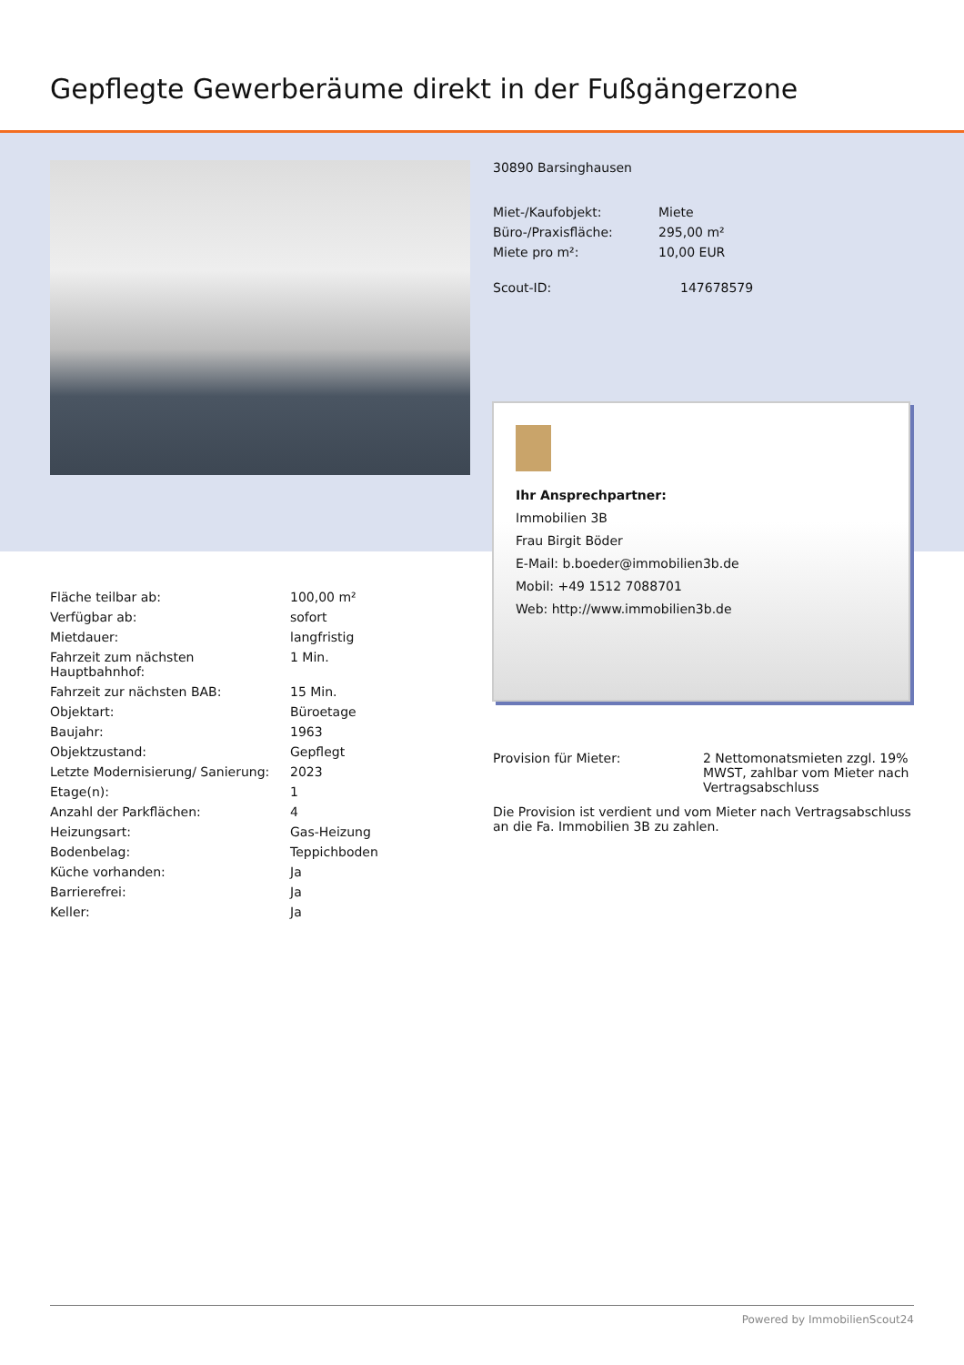Gepflegte Gewerberäume direkt in der Fußgängerzone
30890 Barsinghausen
| Miet-/Kaufobjekt: | Miete |
| Büro-/Praxisfläche: | 295,00 m² |
| Miete pro m²: | 10,00 EUR |
| Scout-ID: | 147678579 |
Ihr Ansprechpartner:
Immobilien 3B
Frau Birgit Böder
E-Mail: b.boeder@immobilien3b.de
Mobil: +49 1512 7088701
Web: http://www.immobilien3b.de
| Fläche teilbar ab: | 100,00 m² |
| Verfügbar ab: | sofort |
| Mietdauer: | langfristig |
| Fahrzeit zum nächsten Hauptbahnhof: | 1 Min. |
| Fahrzeit zur nächsten BAB: | 15 Min. |
| Objektart: | Büroetage |
| Baujahr: | 1963 |
| Objektzustand: | Gepflegt |
| Letzte Modernisierung/ Sanierung: | 2023 |
| Etage(n): | 1 |
| Anzahl der Parkflächen: | 4 |
| Heizungsart: | Gas-Heizung |
| Bodenbelag: | Teppichboden |
| Küche vorhanden: | Ja |
| Barrierefrei: | Ja |
| Keller: | Ja |
| Provision für Mieter: | 2 Nettomonatsmieten zzgl. 19% MWST, zahlbar vom Mieter nach Vertragsabschluss |
Die Provision ist verdient und vom Mieter nach Vertragsabschluss an die Fa. Immobilien 3B zu zahlen.
Powered by ImmobilienScout24